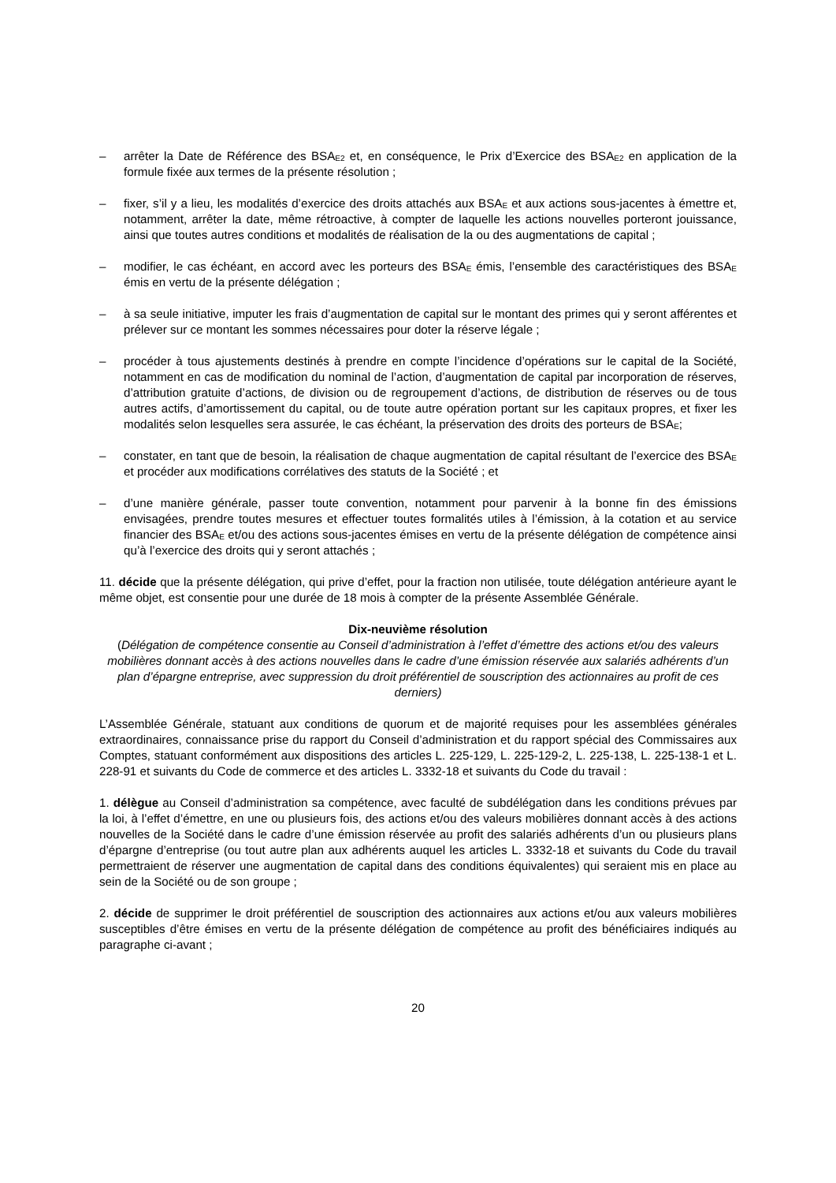– arrêter la Date de Référence des BSA<sub>E2</sub> et, en conséquence, le Prix d’Exercice des BSA<sub>E2</sub> en application de la formule fixée aux termes de la présente résolution ;
– fixer, s’il y a lieu, les modalités d’exercice des droits attachés aux BSA<sub>E</sub> et aux actions sous-jacentes à émettre et, notamment, arrêter la date, même rétroactive, à compter de laquelle les actions nouvelles porteront jouissance, ainsi que toutes autres conditions et modalités de réalisation de la ou des augmentations de capital ;
– modifier, le cas échéant, en accord avec les porteurs des BSA<sub>E</sub> émis, l’ensemble des caractéristiques des BSA<sub>E</sub> émis en vertu de la présente délégation ;
– à sa seule initiative, imputer les frais d’augmentation de capital sur le montant des primes qui y seront afférentes et prélever sur ce montant les sommes nécessaires pour doter la réserve légale ;
– procéder à tous ajustements destinés à prendre en compte l’incidence d’opérations sur le capital de la Société, notamment en cas de modification du nominal de l’action, d’augmentation de capital par incorporation de réserves, d’attribution gratuite d’actions, de division ou de regroupement d’actions, de distribution de réserves ou de tous autres actifs, d’amortissement du capital, ou de toute autre opération portant sur les capitaux propres, et fixer les modalités selon lesquelles sera assurée, le cas échéant, la préservation des droits des porteurs de BSA<sub>E</sub>;
– constater, en tant que de besoin, la réalisation de chaque augmentation de capital résultant de l’exercice des BSA<sub>E</sub> et procéder aux modifications corrélatives des statuts de la Société ; et
– d’une manière générale, passer toute convention, notamment pour parvenir à la bonne fin des émissions envisagées, prendre toutes mesures et effectuer toutes formalités utiles à l’émission, à la cotation et au service financier des BSA<sub>E</sub> et/ou des actions sous-jacentes émises en vertu de la présente délégation de compétence ainsi qu’à l’exercice des droits qui y seront attachés ;
11. décide que la présente délégation, qui prive d’effet, pour la fraction non utilisée, toute délégation antérieure ayant le même objet, est consentie pour une durée de 18 mois à compter de la présente Assemblée Générale.
Dix-neuvième résolution
(Délégation de compétence consentie au Conseil d’administration à l’effet d’émettre des actions et/ou des valeurs mobilières donnant accès à des actions nouvelles dans le cadre d’une émission réservée aux salariés adhérents d’un plan d’épargne entreprise, avec suppression du droit préférentiel de souscription des actionnaires au profit de ces derniers)
L’Assemblée Générale, statuant aux conditions de quorum et de majorité requises pour les assemblées générales extraordinaires, connaissance prise du rapport du Conseil d’administration et du rapport spécial des Commissaires aux Comptes, statuant conformément aux dispositions des articles L. 225-129, L. 225-129-2, L. 225-138, L. 225-138-1 et L. 228-91 et suivants du Code de commerce et des articles L. 3332-18 et suivants du Code du travail :
1. délègue au Conseil d’administration sa compétence, avec faculté de subdélégation dans les conditions prévues par la loi, à l’effet d’émettre, en une ou plusieurs fois, des actions et/ou des valeurs mobilières donnant accès à des actions nouvelles de la Société dans le cadre d’une émission réservée au profit des salariés adhérents d’un ou plusieurs plans d’épargne d’entreprise (ou tout autre plan aux adhérents auquel les articles L. 3332-18 et suivants du Code du travail permettraient de réserver une augmentation de capital dans des conditions équivalentes) qui seraient mis en place au sein de la Société ou de son groupe ;
2. décide de supprimer le droit préférentiel de souscription des actionnaires aux actions et/ou aux valeurs mobilières susceptibles d’être émises en vertu de la présente délégation de compétence au profit des bénéficiaires indiqués au paragraphe ci-avant ;
20